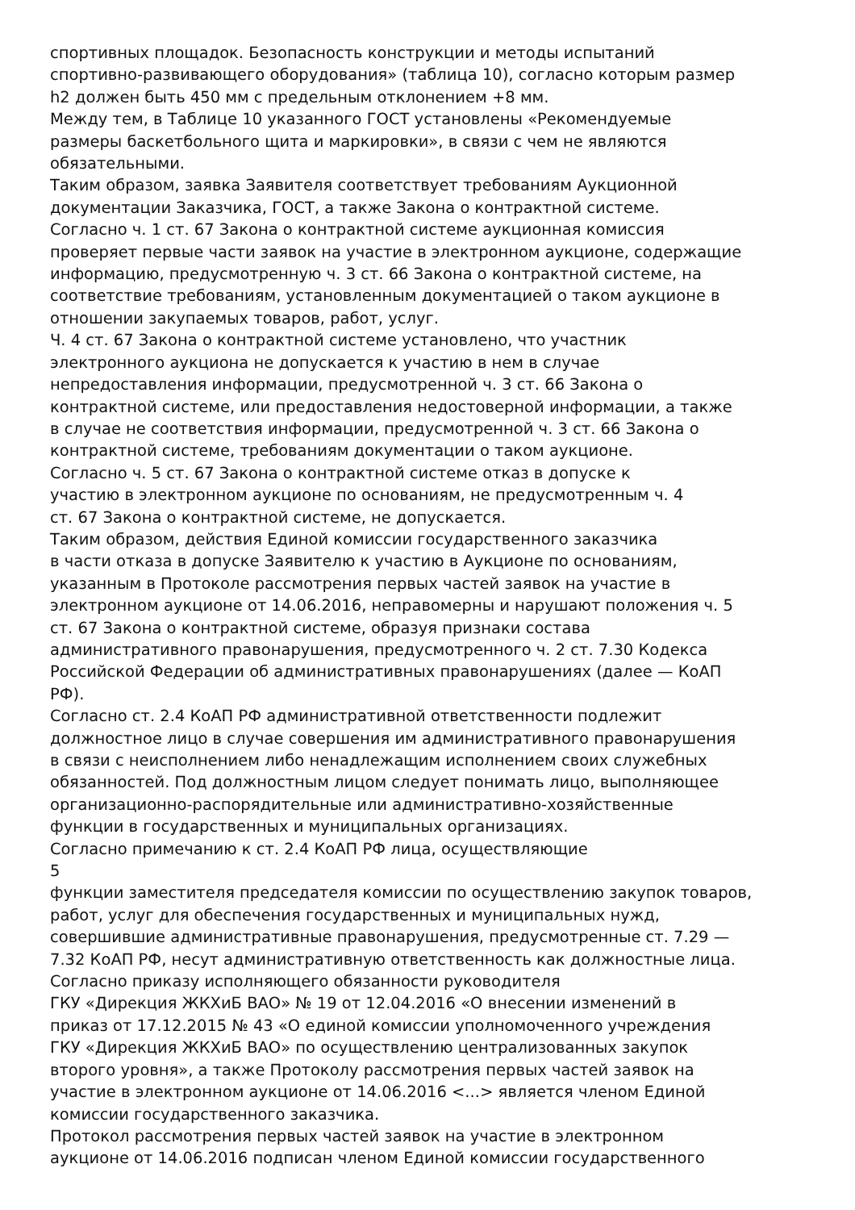спортивных площадок. Безопасность конструкции и методы испытаний
спортивно-развивающего оборудования» (таблица 10), согласно которым размер
h2 должен быть 450 мм с предельным отклонением +8 мм.
Между тем, в Таблице 10 указанного ГОСТ установлены «Рекомендуемые
размеры баскетбольного щита и маркировки», в связи с чем не являются
обязательными.
Таким образом, заявка Заявителя соответствует требованиям Аукционной
документации Заказчика, ГОСТ, а также Закона о контрактной системе.
Согласно ч. 1 ст. 67 Закона о контрактной системе аукционная комиссия
проверяет первые части заявок на участие в электронном аукционе, содержащие
информацию, предусмотренную ч. 3 ст. 66 Закона о контрактной системе, на
соответствие требованиям, установленным документацией о таком аукционе в
отношении закупаемых товаров, работ, услуг.
Ч. 4 ст. 67 Закона о контрактной системе установлено, что участник
электронного аукциона не допускается к участию в нем в случае
непредоставления информации, предусмотренной ч. 3 ст. 66 Закона о
контрактной системе, или предоставления недостоверной информации, а также
в случае не соответствия информации, предусмотренной ч. 3 ст. 66 Закона о
контрактной системе, требованиям документации о таком аукционе.
Согласно ч. 5 ст. 67 Закона о контрактной системе отказ в допуске к
участию в электронном аукционе по основаниям, не предусмотренным ч. 4
ст. 67 Закона о контрактной системе, не допускается.
Таким образом, действия Единой комиссии государственного заказчика
в части отказа в допуске Заявителю к участию в Аукционе по основаниям,
указанным в Протоколе рассмотрения первых частей заявок на участие в
электронном аукционе от 14.06.2016, неправомерны и нарушают положения ч. 5
ст. 67 Закона о контрактной системе, образуя признаки состава
административного правонарушения, предусмотренного ч. 2 ст. 7.30 Кодекса
Российской Федерации об административных правонарушениях (далее — КоАП
РФ).
Согласно ст. 2.4 КоАП РФ административной ответственности подлежит
должностное лицо в случае совершения им административного правонарушения
в связи с неисполнением либо ненадлежащим исполнением своих служебных
обязанностей. Под должностным лицом следует понимать лицо, выполняющее
организационно-распорядительные или административно-хозяйственные
функции в государственных и муниципальных организациях.
Согласно примечанию к ст. 2.4 КоАП РФ лица, осуществляющие
5
функции заместителя председателя комиссии по осуществлению закупок товаров,
работ, услуг для обеспечения государственных и муниципальных нужд,
совершившие административные правонарушения, предусмотренные ст. 7.29 —
7.32 КоАП РФ, несут административную ответственность как должностные лица.
Согласно приказу исполняющего обязанности руководителя
ГКУ «Дирекция ЖКХиБ ВАО» № 19 от 12.04.2016 «О внесении изменений в
приказ от 17.12.2015 № 43 «О единой комиссии уполномоченного учреждения
ГКУ «Дирекция ЖКХиБ ВАО» по осуществлению централизованных закупок
второго уровня», а также Протоколу рассмотрения первых частей заявок на
участие в электронном аукционе от 14.06.2016 <...> является членом Единой
комиссии государственного заказчика.
Протокол рассмотрения первых частей заявок на участие в электронном
аукционе от 14.06.2016 подписан членом Единой комиссии государственного